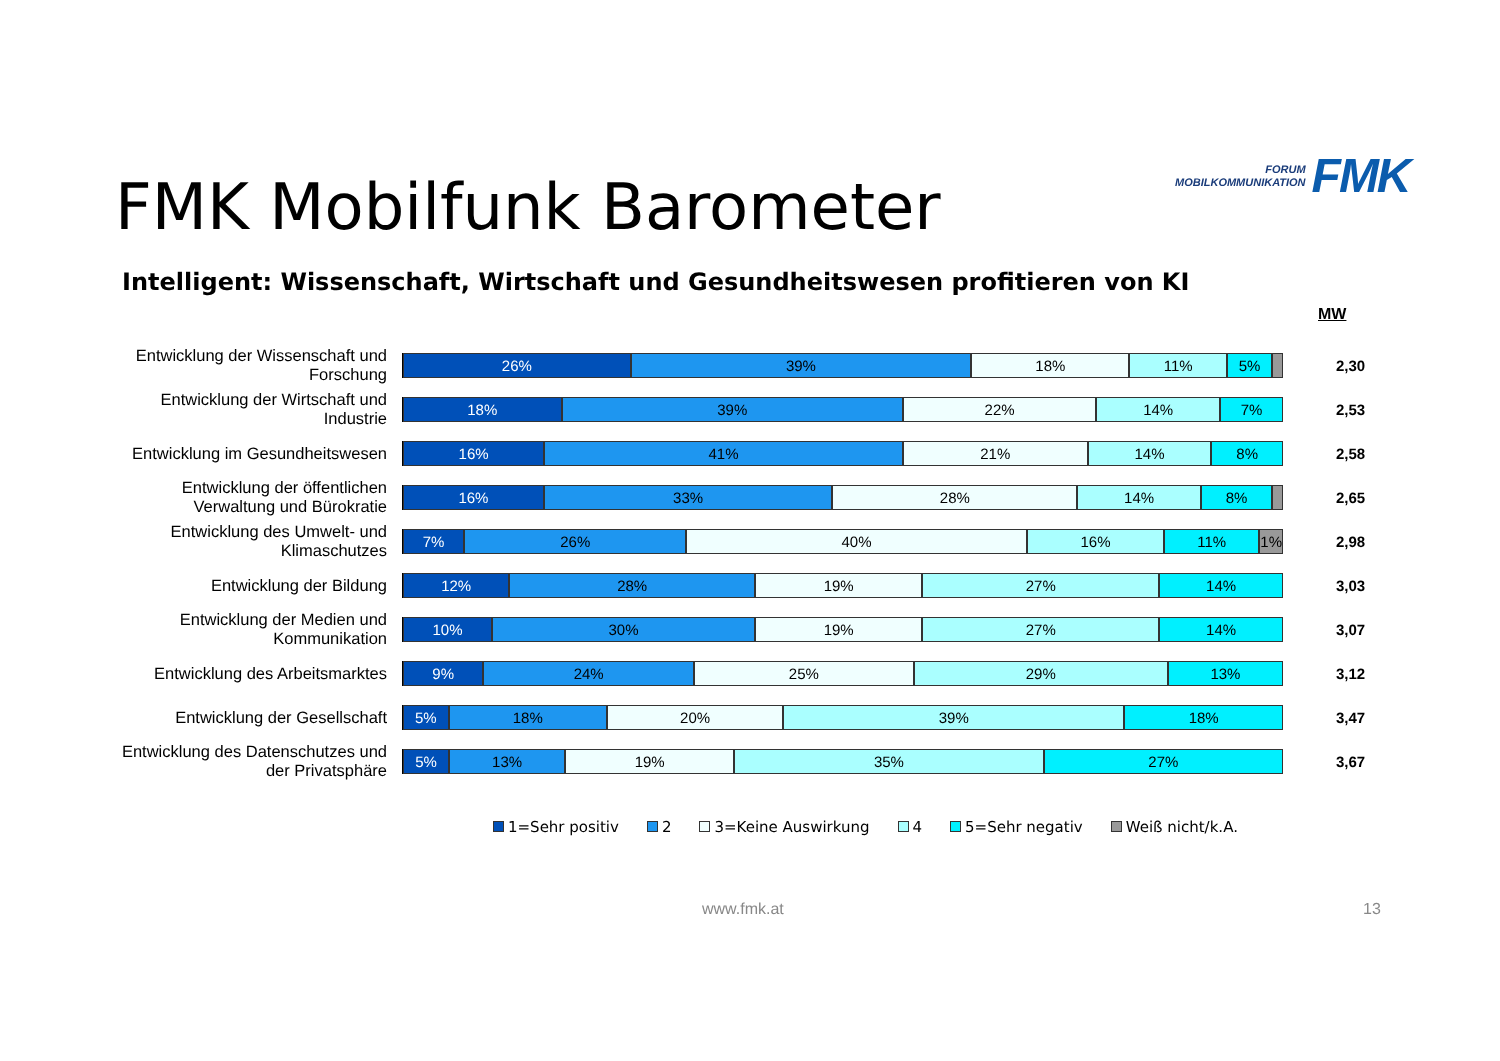FORUM
MOBILKOMMUNIKATION
FMK
FMK Mobilfunk Barometer
Intelligent: Wissenschaft, Wirtschaft und Gesundheitswesen profitieren von KI
MW
Entwicklung der Wissenschaft und Forschung
26% 39% 18% 11% 5%
2,30
Entwicklung der Wirtschaft und Industrie
18% 39% 22% 14% 7%
2,53
Entwicklung im Gesundheitswesen
16% 41% 21% 14% 8%
2,58
Entwicklung der öffentlichen Verwaltung und Bürokratie
16% 33% 28% 14% 8%
2,65
Entwicklung des Umwelt- und Klimaschutzes
7% 26% 40% 16% 11% 1%
2,98
Entwicklung der Bildung
12% 28% 19% 27% 14%
3,03
Entwicklung der Medien und Kommunikation
10% 30% 19% 27% 14%
3,07
Entwicklung des Arbeitsmarktes
9% 24% 25% 29% 13%
3,12
Entwicklung der Gesellschaft
5% 18% 20% 39% 18%
3,47
Entwicklung des Datenschutzes und der Privatsphäre
5% 13% 19% 35% 27%
3,67
1=Sehr positiv 2 3=Keine Auswirkung 4 5=Sehr negativ Weiß nicht/k.A.
www.fmk.at 13